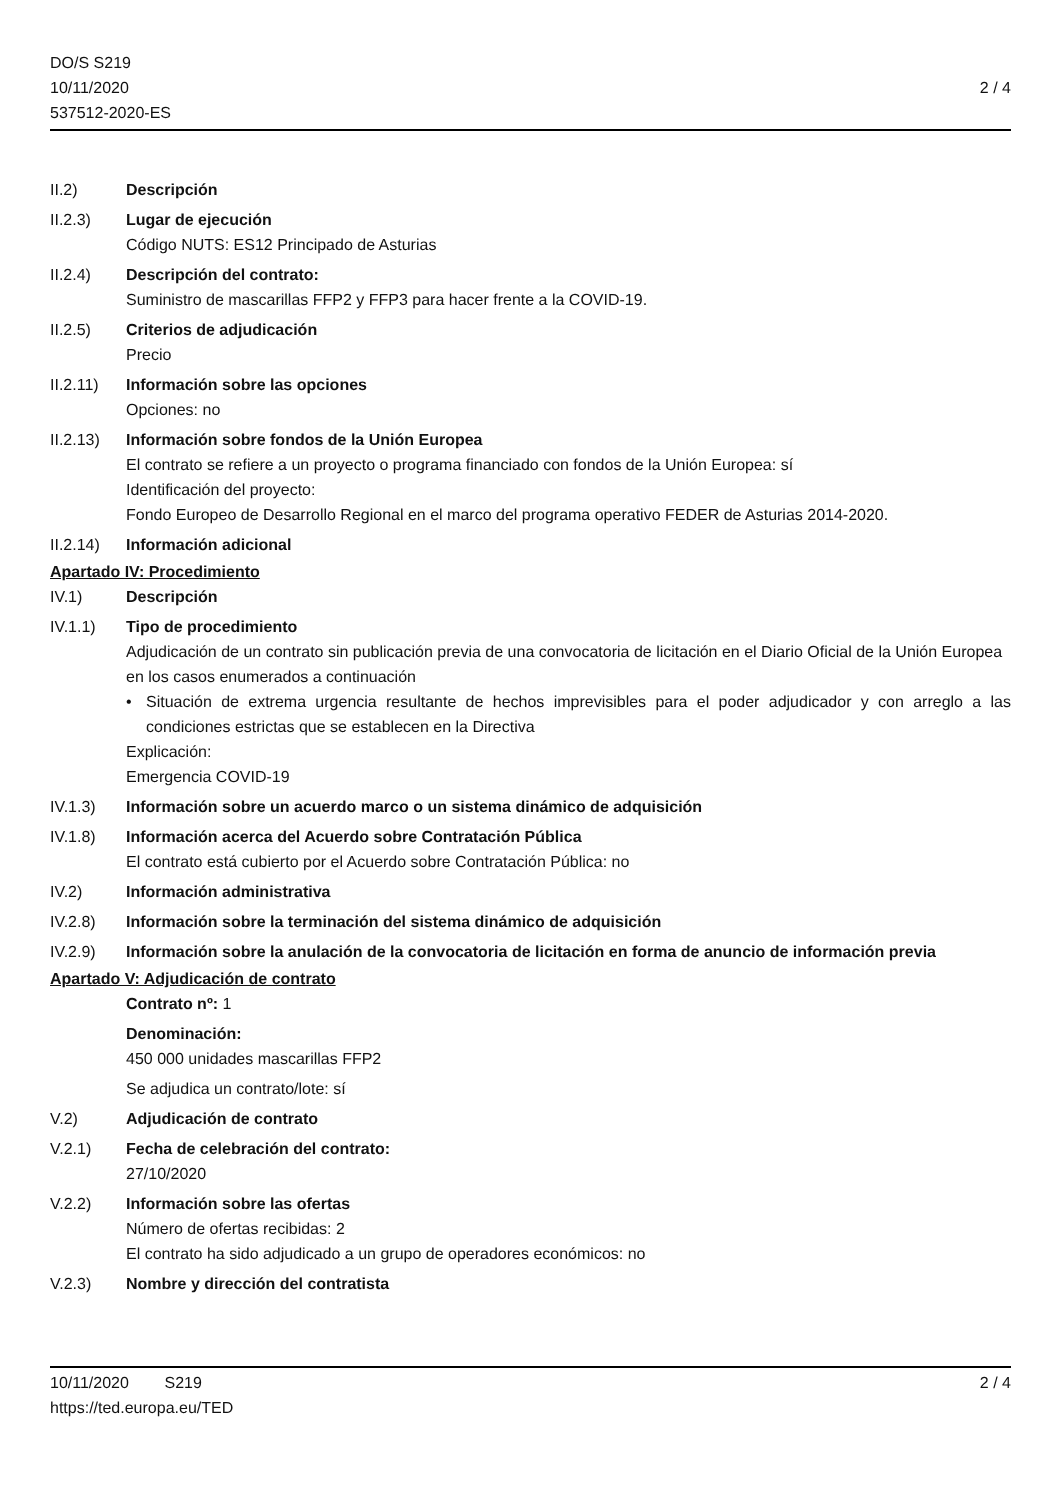DO/S S219
10/11/2020
537512-2020-ES
2 / 4
II.2) Descripción
II.2.3) Lugar de ejecución
Código NUTS: ES12 Principado de Asturias
II.2.4) Descripción del contrato:
Suministro de mascarillas FFP2 y FFP3 para hacer frente a la COVID-19.
II.2.5) Criterios de adjudicación
Precio
II.2.11)
Información sobre las opciones
Opciones: no
II.2.13)
Información sobre fondos de la Unión Europea
El contrato se refiere a un proyecto o programa financiado con fondos de la Unión Europea: sí
Identificación del proyecto:
Fondo Europeo de Desarrollo Regional en el marco del programa operativo FEDER de Asturias 2014-2020.
II.2.14)
Información adicional
Apartado IV: Procedimiento
IV.1) Descripción
IV.1.1) Tipo de procedimiento
Adjudicación de un contrato sin publicación previa de una convocatoria de licitación en el Diario Oficial de la Unión Europea en los casos enumerados a continuación
• Situación de extrema urgencia resultante de hechos imprevisibles para el poder adjudicador y con arreglo a las condiciones estrictas que se establecen en la Directiva
Explicación:
Emergencia COVID-19
IV.1.3) Información sobre un acuerdo marco o un sistema dinámico de adquisición
IV.1.8) Información acerca del Acuerdo sobre Contratación Pública
El contrato está cubierto por el Acuerdo sobre Contratación Pública: no
IV.2) Información administrativa
IV.2.8) Información sobre la terminación del sistema dinámico de adquisición
IV.2.9) Información sobre la anulación de la convocatoria de licitación en forma de anuncio de información previa
Apartado V: Adjudicación de contrato
Contrato nº: 1
Denominación:
450 000 unidades mascarillas FFP2
Se adjudica un contrato/lote: sí
V.2) Adjudicación de contrato
V.2.1) Fecha de celebración del contrato:
27/10/2020
V.2.2) Información sobre las ofertas
Número de ofertas recibidas: 2
El contrato ha sido adjudicado a un grupo de operadores económicos: no
V.2.3) Nombre y dirección del contratista
10/11/2020 S219
https://ted.europa.eu/TED
2 / 4